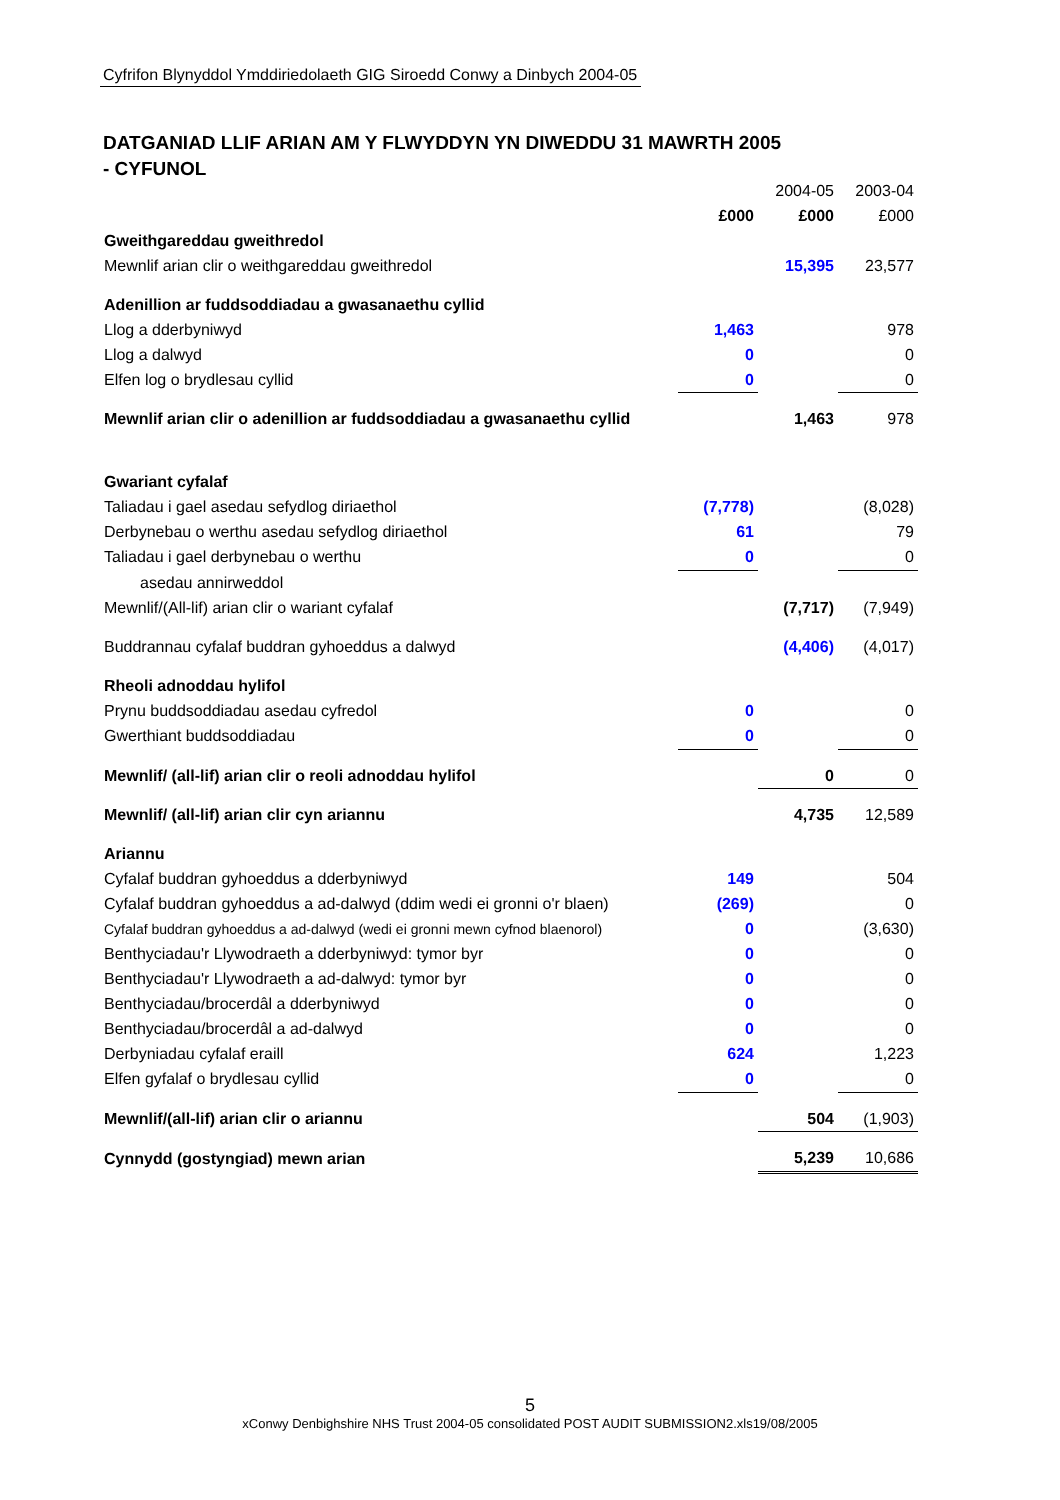Cyfrifon Blynyddol Ymddiriedolaeth GIG Siroedd Conwy a Dinbych 2004-05
DATGANIAD LLIF ARIAN AM Y FLWYDDYN YN DIWEDDU 31 MAWRTH 2005
- CYFUNOL
| | | 2004-05 | 2003-04 |
| | £000 | £000 | £000 |
| Gweithgareddau gweithredol | | | |
| Mewnlif arian clir o weithgareddau gweithredol | | 15,395 | 23,577 |
| Adenillion ar fuddsoddiadau a gwasanaethu cyllid | | | |
| Llog a dderbyniwyd | 1,463 | | 978 |
| Llog a dalwyd | 0 | | 0 |
| Elfen log o brydlesau cyllid | 0 | | 0 |
| Mewnlif arian clir o adenillion ar fuddsoddiadau a gwasanaethu cyllid | | 1,463 | 978 |
| Gwariant cyfalaf | | | |
| Taliadau i gael asedau sefydlog diriaethol | (7,778) | | (8,028) |
| Derbynebau o werthu asedau sefydlog diriaethol | 61 | | 79 |
| Taliadau i gael derbynebau o werthu | 0 | | 0 |
| asedau annirweddol | | | |
| Mewnlif/(All-lif) arian clir o wariant cyfalaf | | (7,717) | (7,949) |
| Buddrannau cyfalaf buddran gyhoeddus a dalwyd | | (4,406) | (4,017) |
| Rheoli adnoddau hylifol | | | |
| Prynu buddsoddiadau asedau cyfredol | 0 | | 0 |
| Gwerthiant buddsoddiadau | 0 | | 0 |
| Mewnlif/ (all-lif) arian clir o reoli adnoddau hylifol | | 0 | 0 |
| Mewnlif/ (all-lif) arian clir cyn ariannu | | 4,735 | 12,589 |
| Ariannu | | | |
| Cyfalaf buddran gyhoeddus a dderbyniwyd | 149 | | 504 |
| Cyfalaf buddran gyhoeddus a ad-dalwyd (ddim wedi ei gronni o'r blaen) | (269) | | 0 |
| Cyfalaf buddran gyhoeddus a ad-dalwyd (wedi ei gronni mewn cyfnod blaenorol) | 0 | | (3,630) |
| Benthyciadau'r Llywodraeth a dderbyniwyd: tymor byr | 0 | | 0 |
| Benthyciadau'r Llywodraeth a ad-dalwyd: tymor byr | 0 | | 0 |
| Benthyciadau/brocerdâl a dderbyniwyd | 0 | | 0 |
| Benthyciadau/brocerdâl a ad-dalwyd | 0 | | 0 |
| Derbyniadau cyfalaf eraill | 624 | | 1,223 |
| Elfen gyfalaf o brydlesau cyllid | 0 | | 0 |
| Mewnlif/(all-lif) arian clir o ariannu | | 504 | (1,903) |
| Cynnydd (gostyngiad) mewn arian | | 5,239 | 10,686 |
5
xConwy Denbighshire NHS Trust 2004-05 consolidated POST AUDIT SUBMISSION2.xls19/08/2005